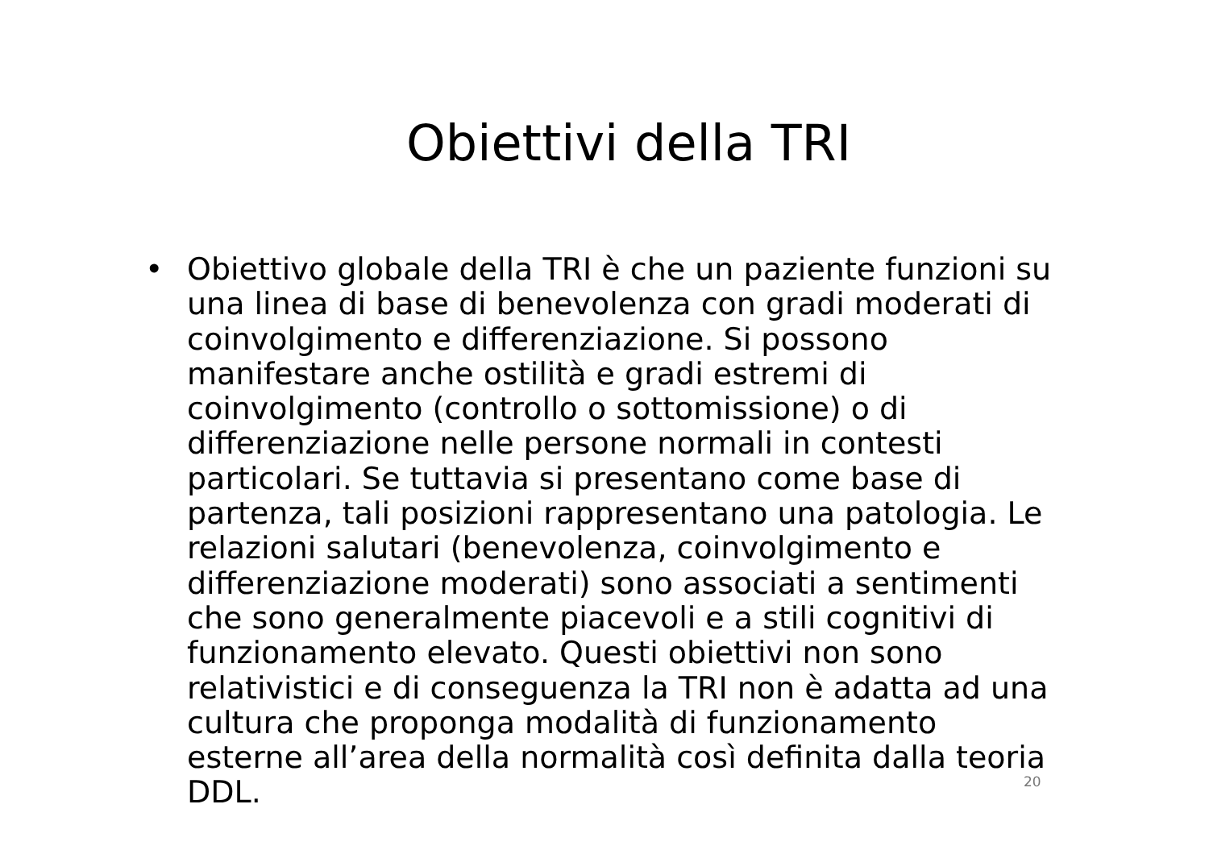Obiettivi della TRI
• Obiettivo globale della TRI è che un paziente funzioni su una linea di base di benevolenza con gradi moderati di coinvolgimento e differenziazione. Si possono manifestare anche ostilità e gradi estremi di coinvolgimento (controllo o sottomissione) o di differenziazione nelle persone normali in contesti particolari. Se tuttavia si presentano come base di partenza, tali posizioni rappresentano una patologia. Le relazioni salutari (benevolenza, coinvolgimento e differenziazione moderati) sono associati a sentimenti che sono generalmente piacevoli e a stili cognitivi di funzionamento elevato. Questi obiettivi non sono relativistici e di conseguenza la TRI non è adatta ad una cultura che proponga modalità di funzionamento esterne all’area della normalità così definita dalla teoria DDL.
20